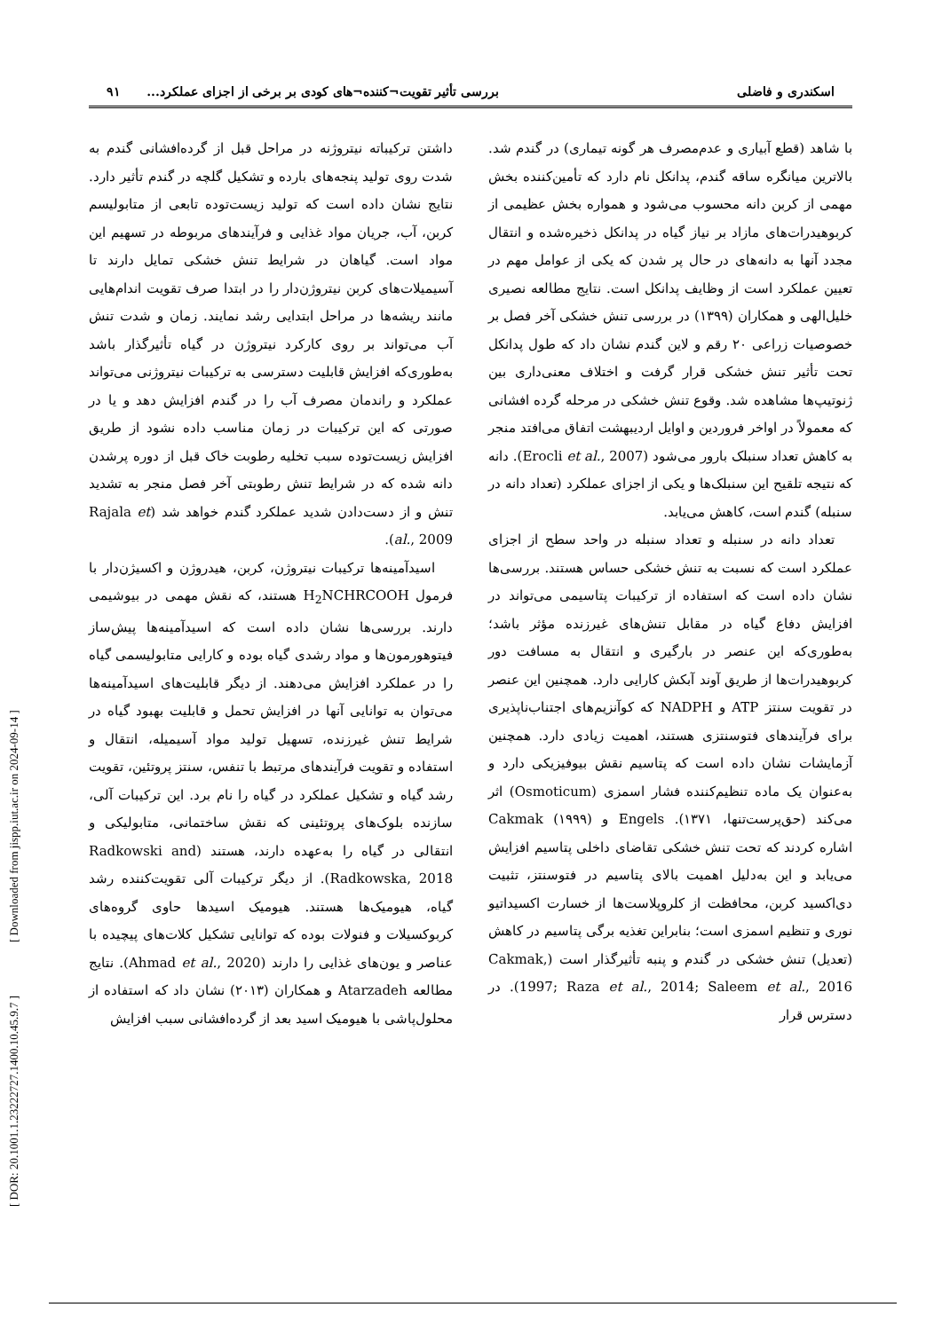اسکندری و فاضلی بررسی تأثیر تقویت¬کننده¬های کودی بر برخی از اجزای عملکرد... ۹۱
با شاهد (قطع آبیاری و عدم‌مصرف هر گونه تیماری) در گندم شد. بالاترین میانگره ساقه گندم، پدانکل نام دارد که تأمین‌کننده بخش مهمی از کربن دانه محسوب می‌شود و همواره بخش عظیمی از کربوهیدرات‌های مازاد بر نیاز گیاه در پدانکل ذخیره‌شده و انتقال مجدد آنها به دانه‌های در حال پر شدن که یکی از عوامل مهم در تعیین عملکرد است از وظایف پدانکل است. نتایج مطالعه نصیری خلیل‌الهی و همکاران (۱۳۹۹) در بررسی تنش خشکی آخر فصل بر خصوصیات زراعی ۲۰ رقم و لاین گندم نشان داد که طول پدانکل تحت تأثیر تنش خشکی قرار گرفت و اختلاف معنی‌داری بین ژنوتیپ‌ها مشاهده شد. وقوع تنش خشکی در مرحله گرده افشانی که معمولاً در اواخر فروردین و اوایل اردیبهشت اتفاق می‌افتد منجر به کاهش تعداد سنبلک بارور می‌شود (Erocli et al., 2007). دانه که نتیجه تلقیح این سنبلک‌ها و یکی از اجزای عملکرد (تعداد دانه در سنبله) گندم است، کاهش می‌یابد.
تعداد دانه در سنبله و تعداد سنبله در واحد سطح از اجزای عملکرد است که نسبت به تنش خشکی حساس هستند. بررسی‌ها نشان داده است که استفاده از ترکیبات پتاسیمی می‌تواند در افزایش دفاع گیاه در مقابل تنش‌های غیرزنده مؤثر باشد؛ به‌طوری‌که این عنصر در بارگیری و انتقال به مسافت دور کربوهیدرات‌ها از طریق آوند آبکش کارایی دارد. همچنین این عنصر در تقویت سنتز ATP و NADPH که کوآنزیم‌های اجتناب‌ناپذیری برای فرآیندهای فتوسنتزی هستند، اهمیت زیادی دارد. همچنین آزمایشات نشان داده است که پتاسیم نقش بیوفیزیکی دارد و به‌عنوان یک ماده تنظیم‌کننده فشار اسمزی (Osmoticum) اثر می‌کند (حق‌پرست‌تنها، ۱۳۷۱). Engels و Cakmak (۱۹۹۹) اشاره کردند که تحت تنش خشکی تقاضای داخلی پتاسیم افزایش می‌یابد و این به‌دلیل اهمیت بالای پتاسیم در فتوسنتز، تثبیت دی‌اکسید کربن، محافظت از کلروپلاست‌ها از خسارت اکسیداتیو نوری و تنظیم اسمزی است؛ بنابراین تغذیه برگی پتاسیم در کاهش (تعدیل) تنش خشکی در گندم و پنبه تأثیرگذار است (Cakmak, 1997; Raza et al., 2014; Saleem et al., 2016). در دسترس قرار
داشتن ترکیباته نیتروژنه در مراحل قبل از گرده‌افشانی گندم به شدت روی تولید پنجه‌های بارده و تشکیل گلچه در گندم تأثیر دارد. نتایج نشان داده است که تولید زیست‌توده تابعی از متابولیسم کربن، آب، جریان مواد غذایی و فرآیندهای مربوطه در تسهیم این مواد است. گیاهان در شرایط تنش خشکی تمایل دارند تا آسیمیلات‌های کربن نیتروژن‌دار را در ابتدا صرف تقویت اندام‌هایی مانند ریشه‌ها در مراحل ابتدایی رشد نمایند. زمان و شدت تنش آب می‌تواند بر روی کارکرد نیتروژن در گیاه تأثیرگذار باشد به‌طوری‌که افزایش قابلیت دسترسی به ترکیبات نیتروژنی می‌تواند عملکرد و راندمان مصرف آب را در گندم افزایش دهد و یا در صورتی که این ترکیبات در زمان مناسب داده نشود از طریق افزایش زیست‌توده سبب تخلیه رطوبت خاک قبل از دوره پرشدن دانه شده که در شرایط تنش رطوبتی آخر فصل منجر به تشدید تنش و از دست‌دادن شدید عملکرد گندم خواهد شد (Rajala et al., 2009).
اسیدآمینه‌ها ترکیبات نیتروژن، کربن، هیدروژن و اکسیژن‌دار با فرمول H<sub>2</sub>NCHRCOOH هستند، که نقش مهمی در بیوشیمی دارند. بررسی‌ها نشان داده است که اسیدآمینه‌ها پیش‌ساز فیتوهورمون‌ها و مواد رشدی گیاه بوده و کارایی متابولیسمی گیاه را در عملکرد افزایش می‌دهند. از دیگر قابلیت‌های اسیدآمینه‌ها می‌توان به توانایی آنها در افزایش تحمل و قابلیت بهبود گیاه در شرایط تنش غیرزنده، تسهیل تولید مواد آسیمیله، انتقال و استفاده و تقویت فرآیندهای مرتبط با تنفس، سنتز پروتئین، تقویت رشد گیاه و تشکیل عملکرد در گیاه را نام برد. این ترکیبات آلی، سازنده بلوک‌های پروتئینی که نقش ساختمانی، متابولیکی و انتقالی در گیاه را به‌عهده دارند، هستند (Radkowski and Radkowska, 2018). از دیگر ترکیبات آلی تقویت‌کننده رشد گیاه، هیومیک‌ها هستند. هیومیک اسیدها حاوی گروه‌های کربوکسیلات و فنولات بوده که توانایی تشکیل کلات‌های پیچیده با عناصر و یون‌های غذایی را دارند (Ahmad et al., 2020). نتایج مطالعه Atarzadeh و همکاران (۲۰۱۳) نشان داد که استفاده از محلول‌پاشی با هیومیک اسید بعد از گرده‌افشانی سبب افزایش
[ DOR: 20.1001.1.23222727.1400.10.45.9.7 ] [ Downloaded from jispp.iut.ac.ir on 2024-09-14 ]